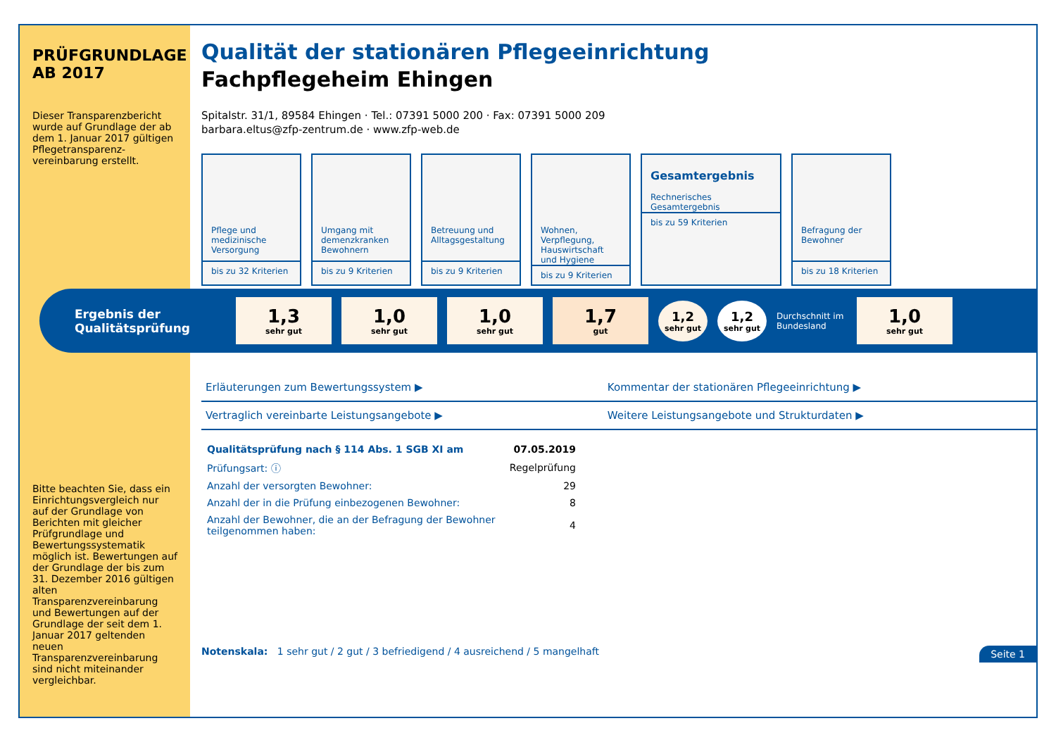PRÜFGRUNDLAGE AB 2017
Dieser Transparenzbericht wurde auf Grundlage der ab dem 1. Januar 2017 gültigen Pflegetransparenz-vereinbarung erstellt.
Bitte beachten Sie, dass ein Einrichtungsvergleich nur auf der Grundlage von Berichten mit gleicher Prüfgrundlage und Bewertungssystematik möglich ist. Bewertungen auf der Grundlage der bis zum 31. Dezember 2016 gültigen alten Transparenzvereinbarung und Bewertungen auf der Grundlage der seit dem 1. Januar 2017 geltenden neuen Transparenzvereinbarung sind nicht miteinander vergleichbar.
Qualität der stationären Pflegeeinrichtung
Fachpflegeheim Ehingen
Spitalstr. 31/1, 89584 Ehingen · Tel.: 07391 5000 200 · Fax: 07391 5000 209
barbara.eltus@zfp-zentrum.de · www.zfp-web.de
Pflege und medizinische Versorgung
bis zu 32 Kriterien
Umgang mit demenzkranken Bewohnern
bis zu 9 Kriterien
Betreuung und Alltagsgestaltung
bis zu 9 Kriterien
Wohnen, Verpflegung, Hauswirtschaft und Hygiene
bis zu 9 Kriterien
Gesamtergebnis
Rechnerisches Gesamtergebnis
bis zu 59 Kriterien
Befragung der Bewohner
bis zu 18 Kriterien
Ergebnis der Qualitätsprüfung
1,3
sehr gut
1,0
sehr gut
1,0
sehr gut
1,7
gut
1,2
sehr gut
1,2
sehr gut
Durchschnitt im Bundesland
1,0
sehr gut
| Erläuterungen zum Bewertungssystem ▶ | Kommentar der stationären Pflegeeinrichtung ▶ |
| Vertraglich vereinbarte Leistungsangebote ▶ | Weitere Leistungsangebote und Strukturdaten ▶ |
| Qualitätsprüfung nach § 114 Abs. 1 SGB XI am | 07.05.2019 |
| Prüfungsart: ⓘ | Regelprüfung |
| Anzahl der versorgten Bewohner: | 29 |
| Anzahl der in die Prüfung einbezogenen Bewohner: | 8 |
| Anzahl der Bewohner, die an der Befragung der Bewohner teilgenommen haben: | 4 |
Notenskala: 1 sehr gut / 2 gut / 3 befriedigend / 4 ausreichend / 5 mangelhaft Seite 1